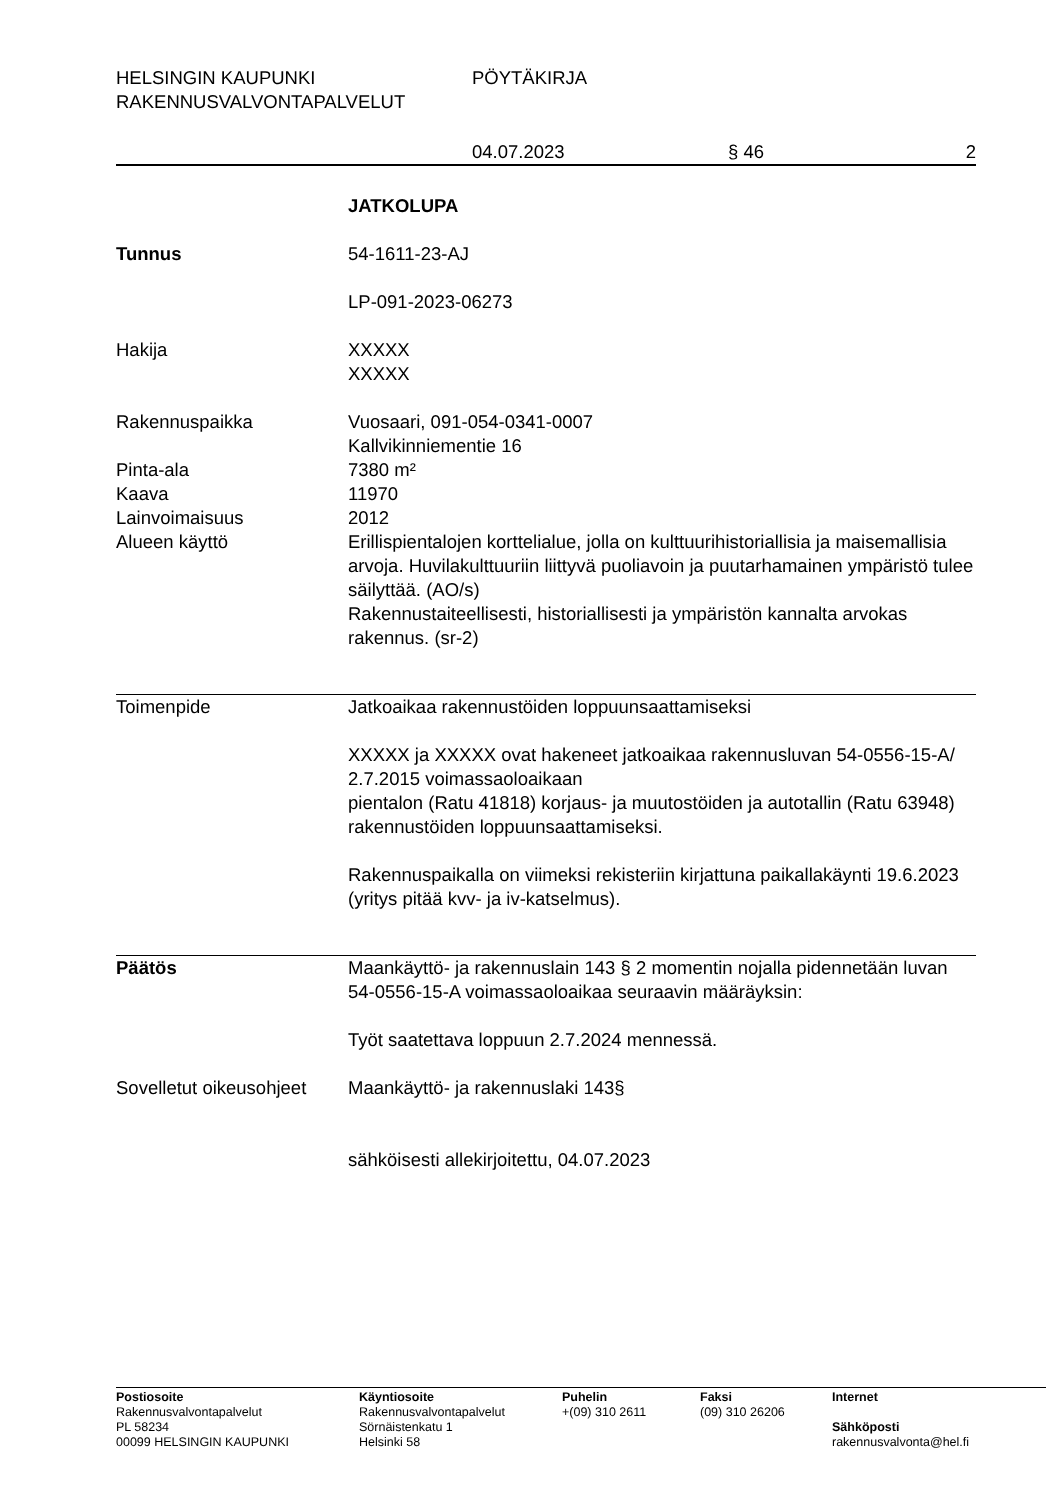HELSINGIN KAUPUNKI
RAKENNUSVALVONTAPALVELUT
PÖYTÄKIRJA
04.07.2023 § 46 2
JATKOLUPA
Tunnus 54-1611-23-AJ
LP-091-2023-06273
Hakija XXXXX
XXXXX
Rakennuspaikka Vuosaari, 091-054-0341-0007
Kallvikinniementie 16
Pinta-ala 7380 m²
Kaava 11970
Lainvoimaisuus 2012
Alueen käyttö Erillispientalojen korttelialue, jolla on kulttuurihistoriallisia ja maisemallisia arvoja. Huvilakulttuuriin liittyvä puoliavoin ja puutarhamainen ympäristö tulee säilyttää. (AO/s)
Rakennustaiteellisesti, historiallisesti ja ympäristön kannalta arvokas rakennus. (sr-2)
Toimenpide Jatkoaikaa rakennustöiden loppuunsaattamiseksi
XXXXX ja XXXXX ovat hakeneet jatkoaikaa rakennusluvan 54-0556-15-A/ 2.7.2015 voimassaoloaikaan
pientalon (Ratu 41818) korjaus- ja muutostöiden ja autotallin (Ratu 63948) rakennustöiden loppuunsaattamiseksi.
Rakennuspaikalla on viimeksi rekisteriin kirjattuna paikallakäynti 19.6.2023 (yritys pitää kvv- ja iv-katselmus).
Päätös Maankäyttö- ja rakennuslain 143 § 2 momentin nojalla pidennetään luvan 54-0556-15-A voimassaoloaikaa seuraavin määräyksin:
Työt saatettava loppuun 2.7.2024 mennessä.
Sovelletut oikeusohjeet
Maankäyttö- ja rakennuslaki 143§
sähköisesti allekirjoitettu, 04.07.2023
Postiosoite
Rakennusvalvontapalvelut
PL 58234
00099 HELSINGIN KAUPUNKI
Käyntiosoite
Rakennusvalvontapalvelut
Sörnäistenkatu 1
Helsinki 58
Puhelin
+(09) 310 2611
Faksi
(09) 310 26206
Internet
Sähköposti
rakennusvalvonta@hel.fi